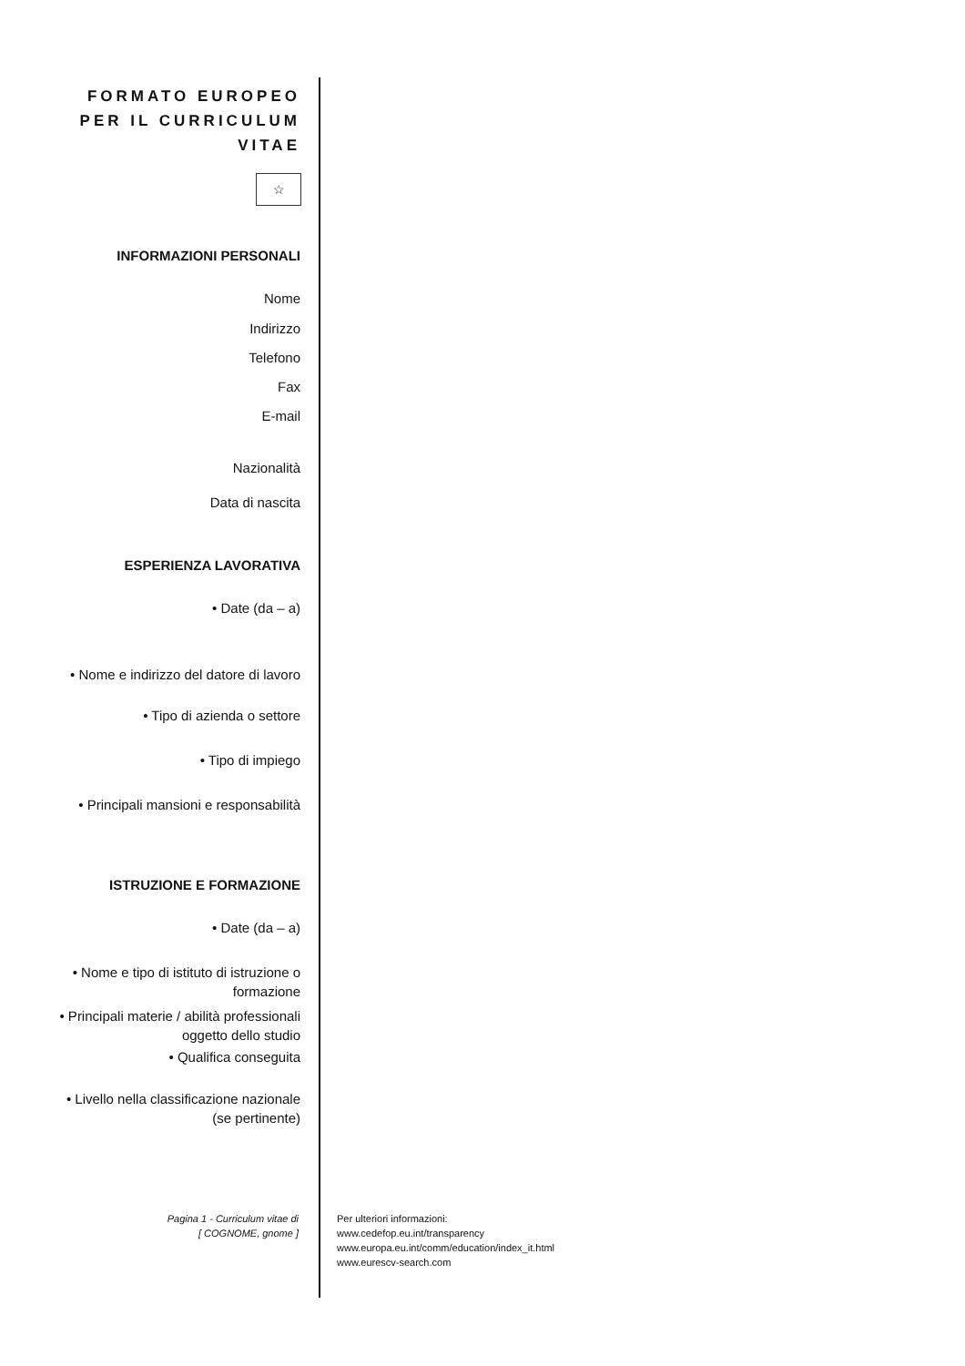FORMATO EUROPEO
PER IL CURRICULUM
VITAE
☆
INFORMAZIONI PERSONALI
Nome
Indirizzo
Telefono
Fax
E-mail
Nazionalità
Data di nascita
ESPERIENZA LAVORATIVA
• Date (da – a)
• Nome e indirizzo del datore di lavoro
• Tipo di azienda o settore
• Tipo di impiego
• Principali mansioni e responsabilità
ISTRUZIONE E FORMAZIONE
• Date (da – a)
• Nome e tipo di istituto di istruzione o formazione
• Principali materie / abilità professionali oggetto dello studio
• Qualifica conseguita
• Livello nella classificazione nazionale (se pertinente)
Pagina 1 - Curriculum vitae di
[ COGNOME, gnome ]
Per ulteriori informazioni:
www.cedefop.eu.int/transparency
www.europa.eu.int/comm/education/index_it.html
www.eurescv-search.com